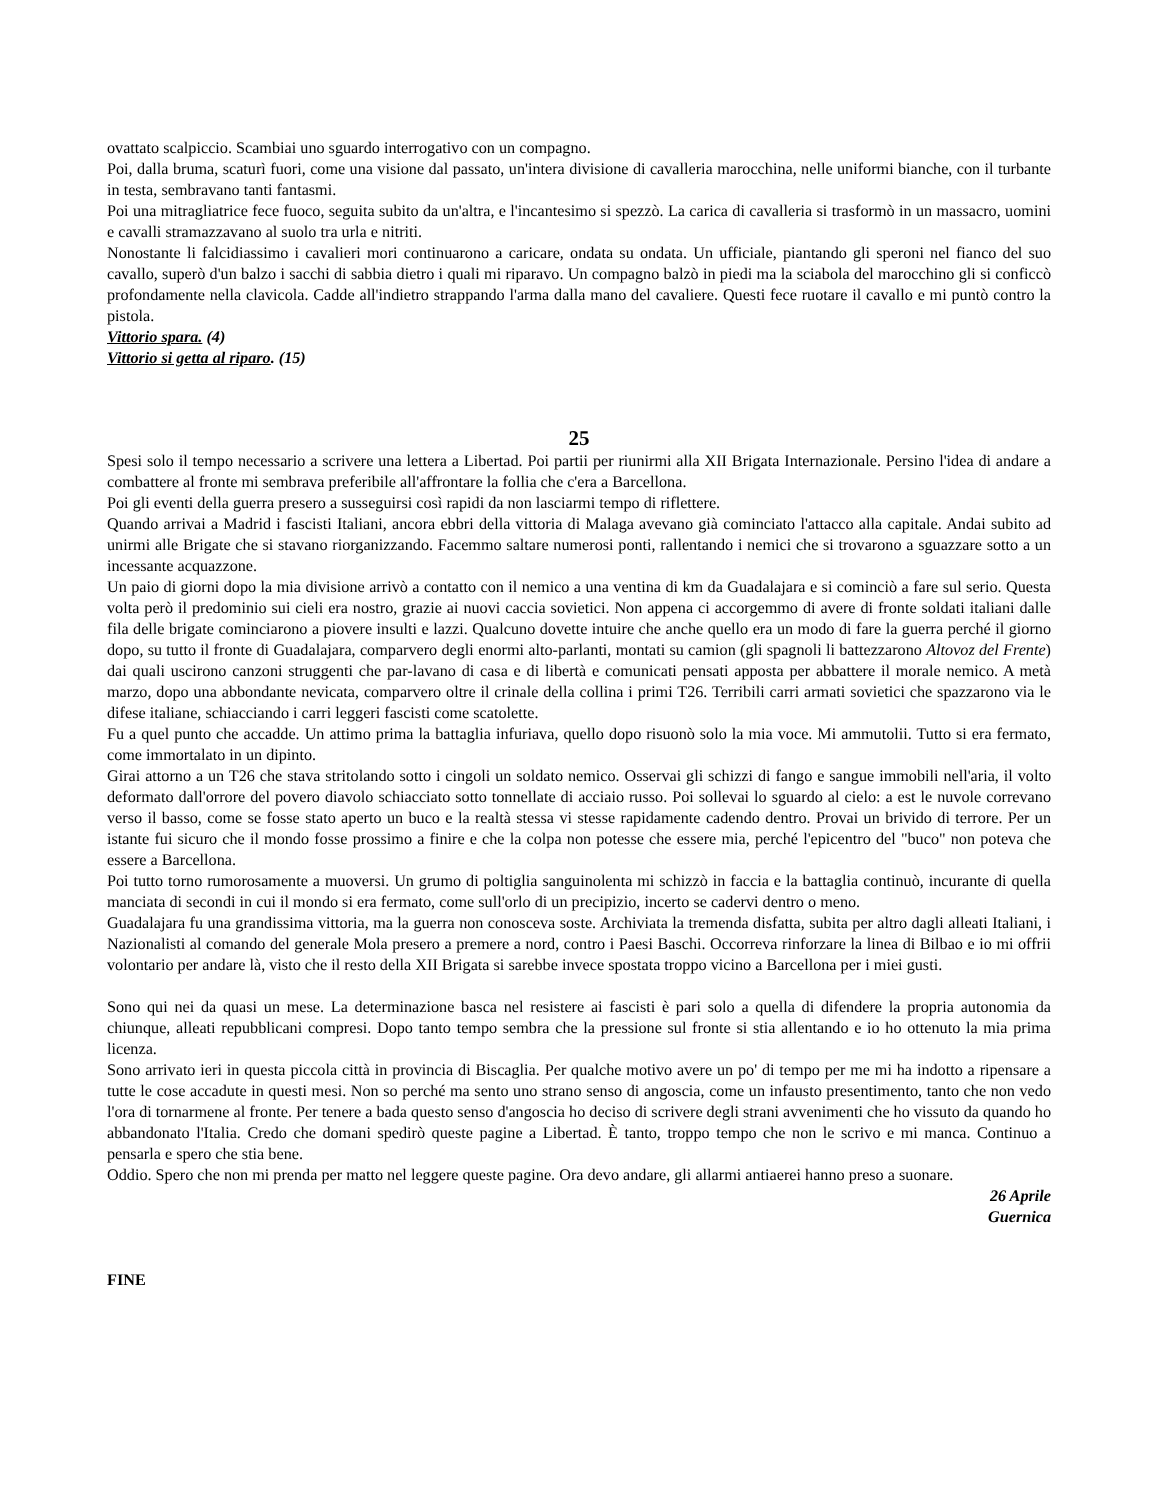ovattato scalpiccio. Scambiai uno sguardo interrogativo con un compagno.
Poi, dalla bruma, scaturì fuori, come una visione dal passato, un'intera divisione di cavalleria marocchina, nelle uniformi bianche, con il turbante in testa, sembravano tanti fantasmi.
Poi una mitragliatrice fece fuoco, seguita subito da un'altra, e l'incantesimo si spezzò. La carica di cavalleria si trasformò in un massacro, uomini e cavalli stramazzavano al suolo tra urla e nitriti.
Nonostante li falcidiassimo i cavalieri mori continuarono a caricare, ondata su ondata. Un ufficiale, piantando gli speroni nel fianco del suo cavallo, superò d'un balzo i sacchi di sabbia dietro i quali mi riparavo. Un compagno balzò in piedi ma la sciabola del marocchino gli si conficcò profondamente nella clavicola. Cadde all'indietro strappando l'arma dalla mano del cavaliere. Questi fece ruotare il cavallo e mi puntò contro la pistola.
Vittorio spara. (4)
Vittorio si getta al riparo. (15)
25
Spesi solo il tempo necessario a scrivere una lettera a Libertad. Poi partii per riunirmi alla XII Brigata Internazionale. Persino l'idea di andare a combattere al fronte mi sembrava preferibile all'affrontare la follia che c'era a Barcellona.
Poi gli eventi della guerra presero a susseguirsi così rapidi da non lasciarmi tempo di riflettere.
Quando arrivai a Madrid i fascisti Italiani, ancora ebbri della vittoria di Malaga avevano già cominciato l'attacco alla capitale. Andai subito ad unirmi alle Brigate che si stavano riorganizzando. Facemmo saltare numerosi ponti, rallentando i nemici che si trovarono a sguazzare sotto a un incessante acquazzone.
Un paio di giorni dopo la mia divisione arrivò a contatto con il nemico a una ventina di km da Guadalajara e si cominciò a fare sul serio. Questa volta però il predominio sui cieli era nostro, grazie ai nuovi caccia sovietici. Non appena ci accorgemmo di avere di fronte soldati italiani dalle fila delle brigate cominciarono a piovere insulti e lazzi. Qualcuno dovette intuire che anche quello era un modo di fare la guerra perché il giorno dopo, su tutto il fronte di Guadalajara, comparvero degli enormi alto-parlanti, montati su camion (gli spagnoli li battezzarono Altovoz del Frente) dai quali uscirono canzoni struggenti che par-lavano di casa e di libertà e comunicati pensati apposta per abbattere il morale nemico. A metà marzo, dopo una abbondante nevicata, comparvero oltre il crinale della collina i primi T26. Terribili carri armati sovietici che spazzarono via le difese italiane, schiacciando i carri leggeri fascisti come scatolette.
Fu a quel punto che accadde. Un attimo prima la battaglia infuriava, quello dopo risuonò solo la mia voce. Mi ammutolii. Tutto si era fermato, come immortalato in un dipinto.
Girai attorno a un T26 che stava stritolando sotto i cingoli un soldato nemico. Osservai gli schizzi di fango e sangue immobili nell'aria, il volto deformato dall'orrore del povero diavolo schiacciato sotto tonnellate di acciaio russo. Poi sollevai lo sguardo al cielo: a est le nuvole correvano verso il basso, come se fosse stato aperto un buco e la realtà stessa vi stesse rapidamente cadendo dentro. Provai un brivido di terrore. Per un istante fui sicuro che il mondo fosse prossimo a finire e che la colpa non potesse che essere mia, perché l'epicentro del "buco" non poteva che essere a Barcellona.
Poi tutto torno rumorosamente a muoversi. Un grumo di poltiglia sanguinolenta mi schizzò in faccia e la battaglia continuò, incurante di quella manciata di secondi in cui il mondo si era fermato, come sull'orlo di un precipizio, incerto se cadervi dentro o meno.
Guadalajara fu una grandissima vittoria, ma la guerra non conosceva soste. Archiviata la tremenda disfatta, subita per altro dagli alleati Italiani, i Nazionalisti al comando del generale Mola presero a premere a nord, contro i Paesi Baschi. Occorreva rinforzare la linea di Bilbao e io mi offrii volontario per andare là, visto che il resto della XII Brigata si sarebbe invece spostata troppo vicino a Barcellona per i miei gusti.
Sono qui nei da quasi un mese. La determinazione basca nel resistere ai fascisti è pari solo a quella di difendere la propria autonomia da chiunque, alleati repubblicani compresi. Dopo tanto tempo sembra che la pressione sul fronte si stia allentando e io ho ottenuto la mia prima licenza.
Sono arrivato ieri in questa piccola città in provincia di Biscaglia. Per qualche motivo avere un po' di tempo per me mi ha indotto a ripensare a tutte le cose accadute in questi mesi. Non so perché ma sento uno strano senso di angoscia, come un infausto presentimento, tanto che non vedo l'ora di tornarmene al fronte. Per tenere a bada questo senso d'angoscia ho deciso di scrivere degli strani avvenimenti che ho vissuto da quando ho abbandonato l'Italia. Credo che domani spedirò queste pagine a Libertad. È tanto, troppo tempo che non le scrivo e mi manca. Continuo a pensarla e spero che stia bene.
Oddio. Spero che non mi prenda per matto nel leggere queste pagine. Ora devo andare, gli allarmi antiaerei hanno preso a suonare.
26 Aprile
Guernica
FINE